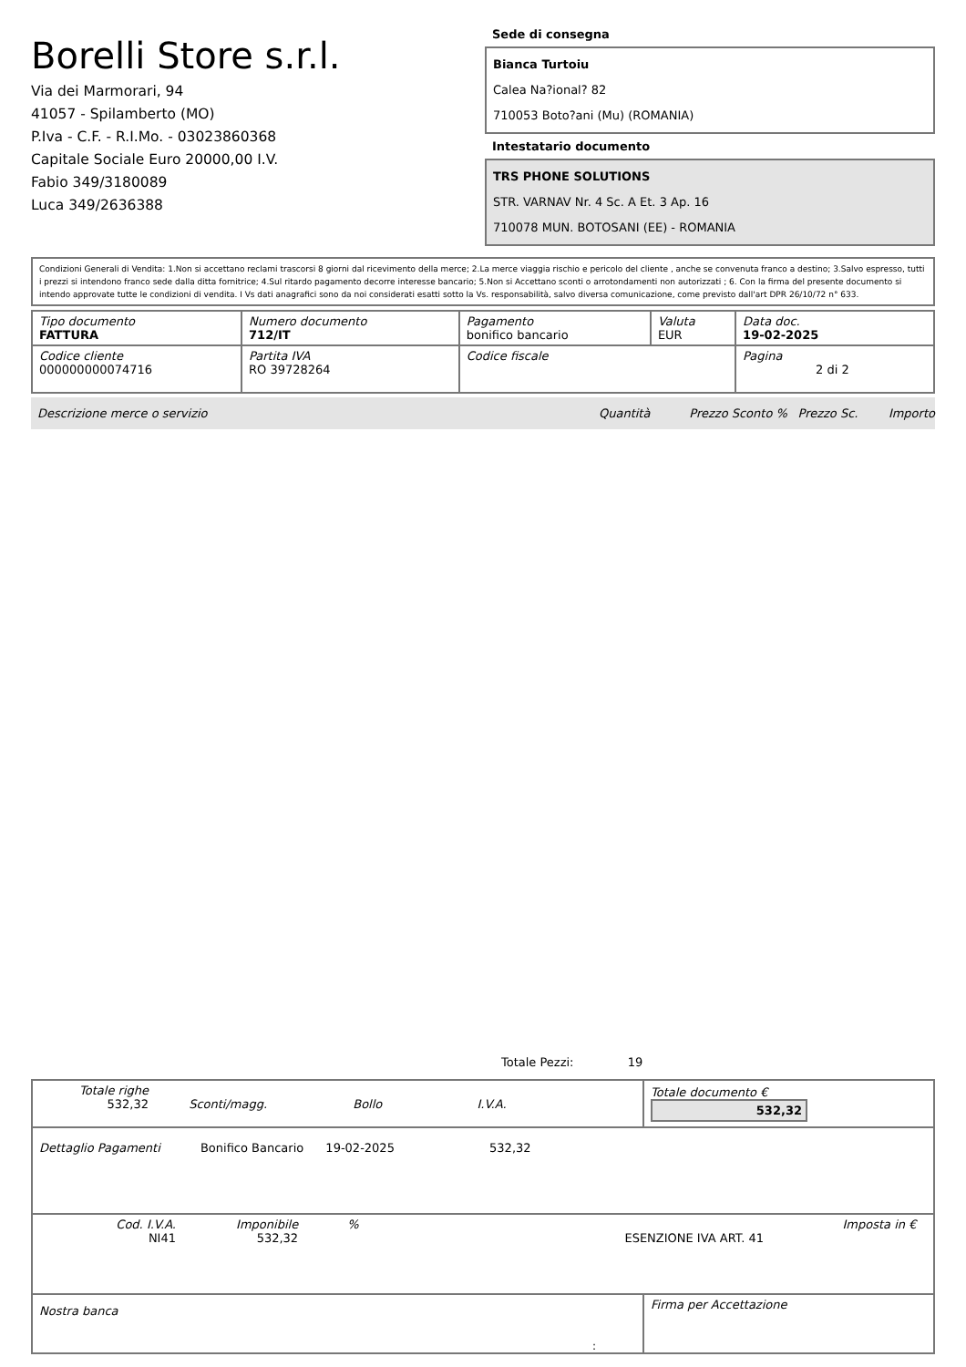Borelli Store s.r.l.
Via dei Marmorari, 94
41057 - Spilamberto (MO)
P.Iva - C.F. - R.I.Mo. - 03023860368
Capitale Sociale Euro 20000,00 I.V.
Fabio 349/3180089
Luca 349/2636388
Sede di consegna
Bianca Turtoiu
Calea Na?ional? 82
710053 Boto?ani (Mu) (ROMANIA)
Intestatario documento
TRS PHONE SOLUTIONS
STR. VARNAV Nr. 4 Sc. A Et. 3 Ap. 16
710078 MUN. BOTOSANI (EE) - ROMANIA
Condizioni Generali di Vendita: 1.Non si accettano reclami trascorsi 8 giorni dal ricevimento della merce; 2.La merce viaggia rischio e pericolo del cliente , anche se convenuta franco a destino; 3.Salvo espresso, tutti i prezzi si intendono franco sede dalla ditta fornitrice; 4.Sul ritardo pagamento decorre interesse bancario; 5.Non si Accettano sconti o arrotondamenti non autorizzati ; 6. Con la firma del presente documento si intendo approvate tutte le condizioni di vendita. I Vs dati anagrafici sono da noi considerati esatti sotto la Vs. responsabilità, salvo diversa comunicazione, come previsto dall'art DPR 26/10/72 n° 633.
| Tipo documento FATTURA | Numero documento 712/IT | Pagamento bonifico bancario | Valuta EUR | Data doc. 19-02-2025 |
| Codice cliente 000000000074716 | Partita IVA RO 39728264 | Codice fiscale | | Pagina 2 di 2 |
Descrizione merce o servizio Quantità Prezzo Sconto % Prezzo Sc. Importo
Totale Pezzi: 19
| Totale righe 532,32 Sconti/magg. Bollo I.V.A. | Totale documento € 532,32 |
| Dettaglio Pagamenti Bonifico Bancario 19-02-2025 532,32 | |
| Cod. I.V.A. NI41 Imponibile 532,32 % Imposta in € ESENZIONE IVA ART. 41 | |
| Nostra banca | Firma per Accettazione |
: